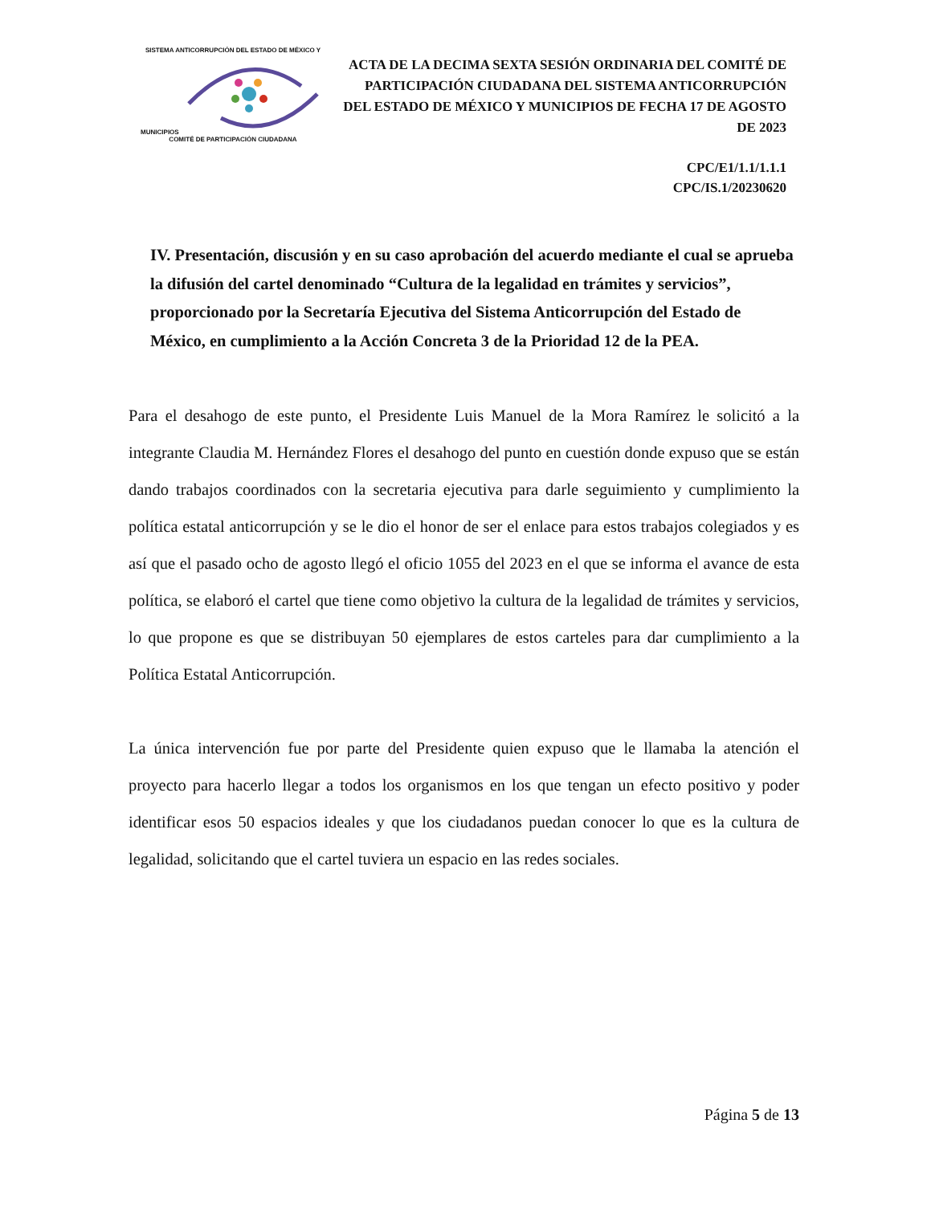SISTEMA ANTICORRUPCIÓN DEL ESTADO DE MÉXICO Y MUNICIPIOS
COMITÉ DE PARTICIPACIÓN CIUDADANA
ACTA DE LA DECIMA SEXTA SESIÓN ORDINARIA DEL COMITÉ DE PARTICIPACIÓN CIUDADANA DEL SISTEMA ANTICORRUPCIÓN DEL ESTADO DE MÉXICO Y MUNICIPIOS DE FECHA 17 DE AGOSTO DE 2023
CPC/E1/1.1/1.1.1
CPC/IS.1/20230620
IV. Presentación, discusión y en su caso aprobación del acuerdo mediante el cual se aprueba la difusión del cartel denominado “Cultura de la legalidad en trámites y servicios”, proporcionado por la Secretaría Ejecutiva del Sistema Anticorrupción del Estado de México, en cumplimiento a la Acción Concreta 3 de la Prioridad 12 de la PEA.
Para el desahogo de este punto, el Presidente Luis Manuel de la Mora Ramírez le solicitó a la integrante Claudia M. Hernández Flores el desahogo del punto en cuestión donde expuso que se están dando trabajos coordinados con la secretaria ejecutiva para darle seguimiento y cumplimiento la política estatal anticorrupción y se le dio el honor de ser el enlace para estos trabajos colegiados y es así que el pasado ocho de agosto llegó el oficio 1055 del 2023 en el que se informa el avance de esta política, se elaboró el cartel que tiene como objetivo la cultura de la legalidad de trámites y servicios, lo que propone es que se distribuyan 50 ejemplares de estos carteles para dar cumplimiento a la Política Estatal Anticorrupción.
La única intervención fue por parte del Presidente quien expuso que le llamaba la atención el proyecto para hacerlo llegar a todos los organismos en los que tengan un efecto positivo y poder identificar esos 50 espacios ideales y que los ciudadanos puedan conocer lo que es la cultura de legalidad, solicitando que el cartel tuviera un espacio en las redes sociales.
Página 5 de 13